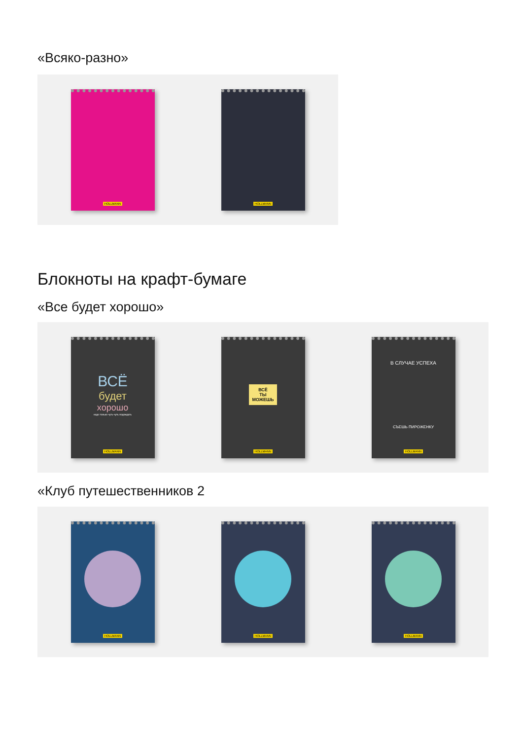«Всяко-разно»
HOLLMANN HOLLMANN
Блокноты на крафт-бумаге
«Все будет хорошо»
ВСЁ
будет
хорошо
надо только чуть-чуть подождать
HOLLMANN
ВСЁ
ТЫ
МОЖЕШЬ
HOLLMANN
В СЛУЧАЕ УСПЕХА
СЪЕШЬ ПИРОЖЕНКУ
HOLLMANN
«Клуб путешественников 2
HOLLMANN HOLLMANN HOLLMANN